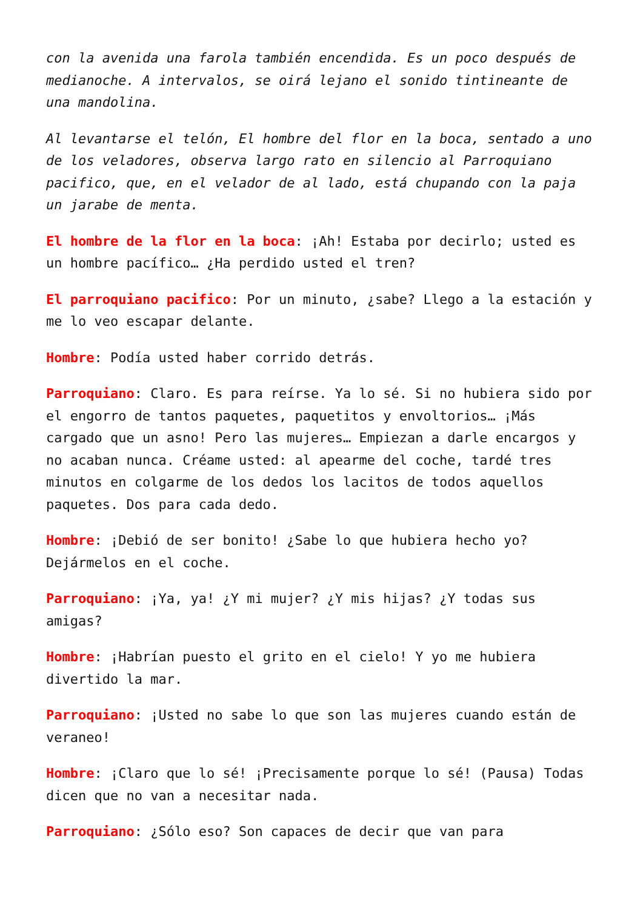con la avenida una farola también encendida. Es un poco después de medianoche. A intervalos, se oirá lejano el sonido tintineante de una mandolina.
Al levantarse el telón, El hombre del flor en la boca, sentado a uno de los veladores, observa largo rato en silencio al Parroquiano pacifico, que, en el velador de al lado, está chupando con la paja un jarabe de menta.
El hombre de la flor en la boca: ¡Ah! Estaba por decirlo; usted es un hombre pacífico… ¿Ha perdido usted el tren?
El parroquiano pacifico: Por un minuto, ¿sabe? Llego a la estación y me lo veo escapar delante.
Hombre: Podía usted haber corrido detrás.
Parroquiano: Claro. Es para reírse. Ya lo sé. Si no hubiera sido por el engorro de tantos paquetes, paquetitos y envoltorios… ¡Más cargado que un asno! Pero las mujeres… Empiezan a darle encargos y no acaban nunca. Créame usted: al apearme del coche, tardé tres minutos en colgarme de los dedos los lacitos de todos aquellos paquetes. Dos para cada dedo.
Hombre: ¡Debió de ser bonito! ¿Sabe lo que hubiera hecho yo? Dejármelos en el coche.
Parroquiano: ¡Ya, ya! ¿Y mi mujer? ¿Y mis hijas? ¿Y todas sus amigas?
Hombre: ¡Habrían puesto el grito en el cielo! Y yo me hubiera divertido la mar.
Parroquiano: ¡Usted no sabe lo que son las mujeres cuando están de veraneo!
Hombre: ¡Claro que lo sé! ¡Precisamente porque lo sé! (Pausa) Todas dicen que no van a necesitar nada.
Parroquiano: ¿Sólo eso? Son capaces de decir que van para